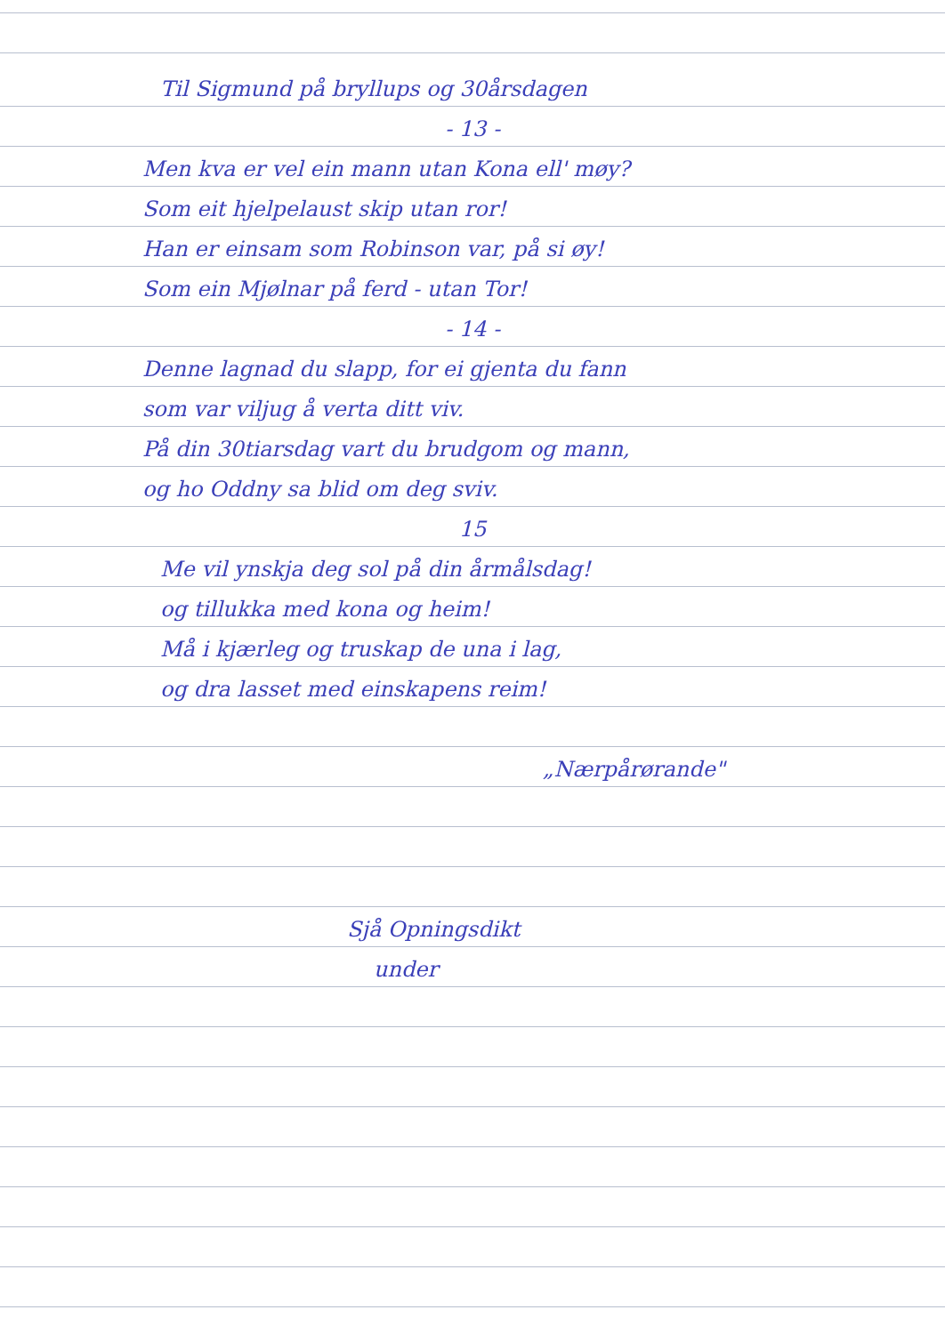Til Sigmund på bryllups og 30årsdagen
- 13 -
Men kva er vel ein mann utan Kona ell' møy?
Som eit hjelpelaust skip utan ror!
Han er einsam som Robinson var, på si øy!
Som ein Mjølnar på ferd - utan Tor!
- 14 -
Denne lagnad du slapp, for ei gjenta du fann
som var viljug å verta ditt viv.
På din 30tiarsdag vart du brudgom og mann,
og ho Oddny sa blid om deg sviv.
15
Me vil ynskja deg sol på din årmålsdag!
og tillukka med kona og heim!
Må i kjærleg og truskap de una i lag,
og dra lasset med einskapens reim!
„Nærpårørande"
Sjå Opningsdikt
under